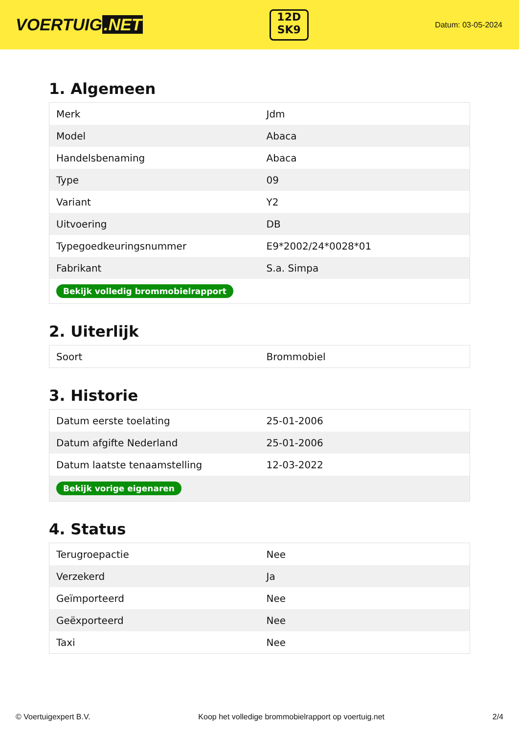VOERTUIG.NET
12D
SK9
Datum: 03-05-2024
1. Algemeen
| Merk | Jdm |
| Model | Abaca |
| Handelsbenaming | Abaca |
| Type | 09 |
| Variant | Y2 |
| Uitvoering | DB |
| Typegoedkeuringsnummer | E9*2002/24*0028*01 |
| Fabrikant | S.a. Simpa |
| Bekijk volledig brommobielrapport | |
2. Uiterlijk
| Soort | Brommobiel |
3. Historie
| Datum eerste toelating | 25-01-2006 |
| Datum afgifte Nederland | 25-01-2006 |
| Datum laatste tenaamstelling | 12-03-2022 |
| Bekijk vorige eigenaren | |
4. Status
| Terugroepactie | Nee |
| Verzekerd | Ja |
| Geïmporteerd | Nee |
| Geëxporteerd | Nee |
| Taxi | Nee |
© Voertuigexpert B.V. Koop het volledige brommobielrapport op voertuig.net 2/4